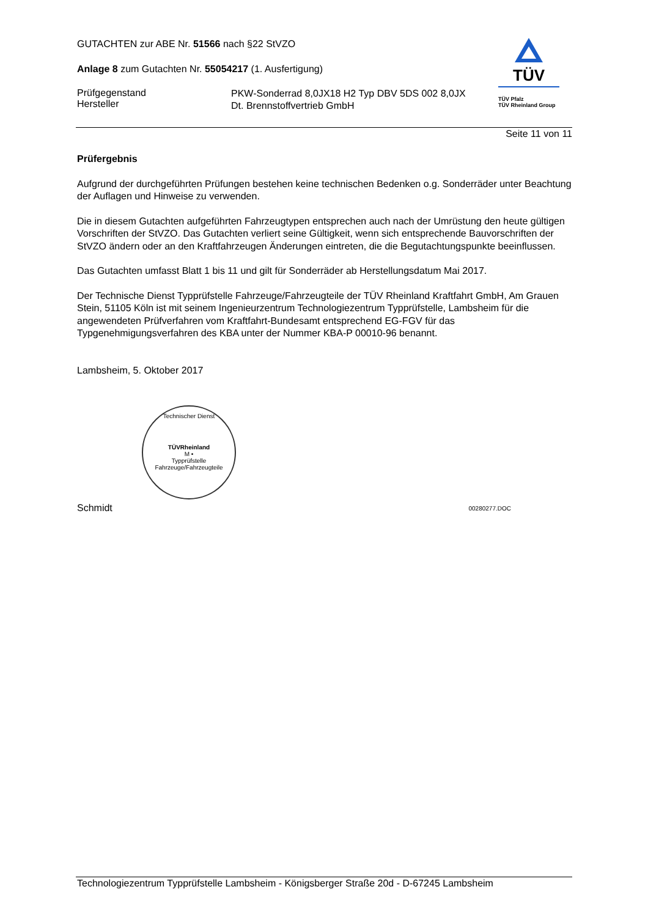GUTACHTEN zur ABE Nr. 51566 nach §22 StVZO
Anlage 8 zum Gutachten Nr. 55054217 (1. Ausfertigung)
Prüfgegenstand
Hersteller
PKW-Sonderrad 8,0JX18 H2 Typ DBV 5DS 002 8,0JX
Dt. Brennstoffvertrieb GmbH
TÜV
TÜV Pfalz
TÜV Rheinland Group
Seite 11 von 11
Prüfergebnis
Aufgrund der durchgeführten Prüfungen bestehen keine technischen Bedenken o.g. Sonderräder unter Beachtung der Auflagen und Hinweise zu verwenden.
Die in diesem Gutachten aufgeführten Fahrzeugtypen entsprechen auch nach der Umrüstung den heute gültigen Vorschriften der StVZO. Das Gutachten verliert seine Gültigkeit, wenn sich entsprechende Bauvorschriften der StVZO ändern oder an den Kraftfahrzeugen Änderungen eintreten, die die Begutachtungspunkte beeinflussen.
Das Gutachten umfasst Blatt 1 bis 11 und gilt für Sonderräder ab Herstellungsdatum Mai 2017.
Der Technische Dienst Typprüfstelle Fahrzeuge/Fahrzeugteile der TÜV Rheinland Kraftfahrt GmbH, Am Grauen Stein, 51105 Köln ist mit seinem Ingenieurzentrum Technologiezentrum Typprüfstelle, Lambsheim für die angewendeten Prüfverfahren vom Kraftfahrt-Bundesamt entsprechend EG-FGV für das Typgenehmigungsverfahren des KBA unter der Nummer KBA-P 00010-96 benannt.
Lambsheim, 5. Oktober 2017
Technischer Dienst
TÜVRheinland
M •
Typprüfstelle Fahrzeuge/Fahrzeugteile
Schmidt 00280277.DOC
Technologiezentrum Typprüfstelle Lambsheim - Königsberger Straße 20d - D-67245 Lambsheim